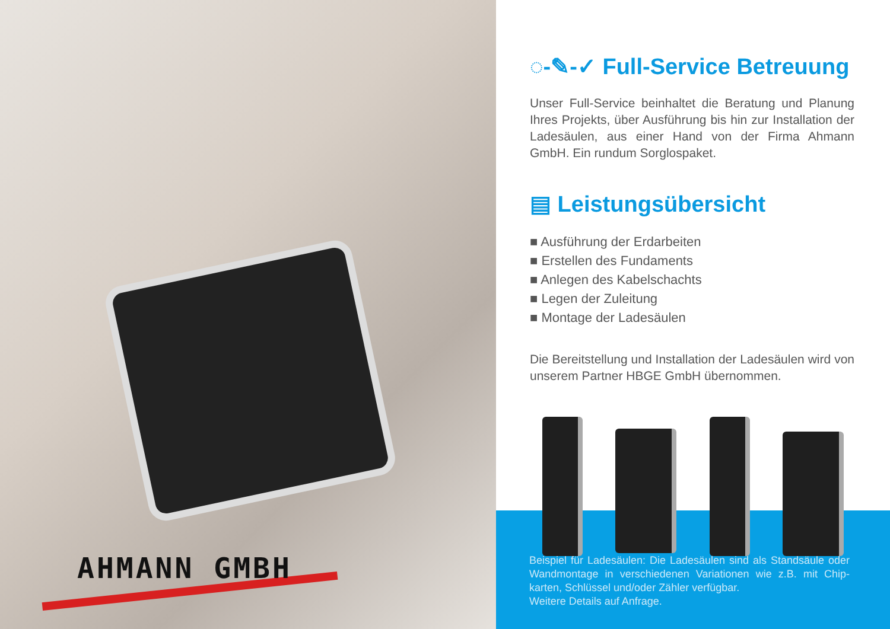AHMANN GMBH
◌-✎-✓ Full-Service Betreuung
Unser Full-Service beinhaltet die Beratung und Planung Ihres Projekts, über Ausführung bis hin zur Installation der Ladesäulen, aus einer Hand von der Firma Ahmann GmbH. Ein rundum Sorglospaket.
▤ Leistungsübersicht
■ Ausführung der Erdarbeiten
■ Erstellen des Fundaments
■ Anlegen des Kabelschachts
■ Legen der Zuleitung
■ Montage der Ladesäulen
Die Bereitstellung und Installation der Ladesäulen wird von unserem Partner HBGE GmbH übernommen.
Beispiel für Ladesäulen: Die Ladesäulen sind als Standsäule oder Wandmontage in verschiedenen Variationen wie z.B. mit Chip-karten, Schlüssel und/oder Zähler verfügbar.
Weitere Details auf Anfrage.